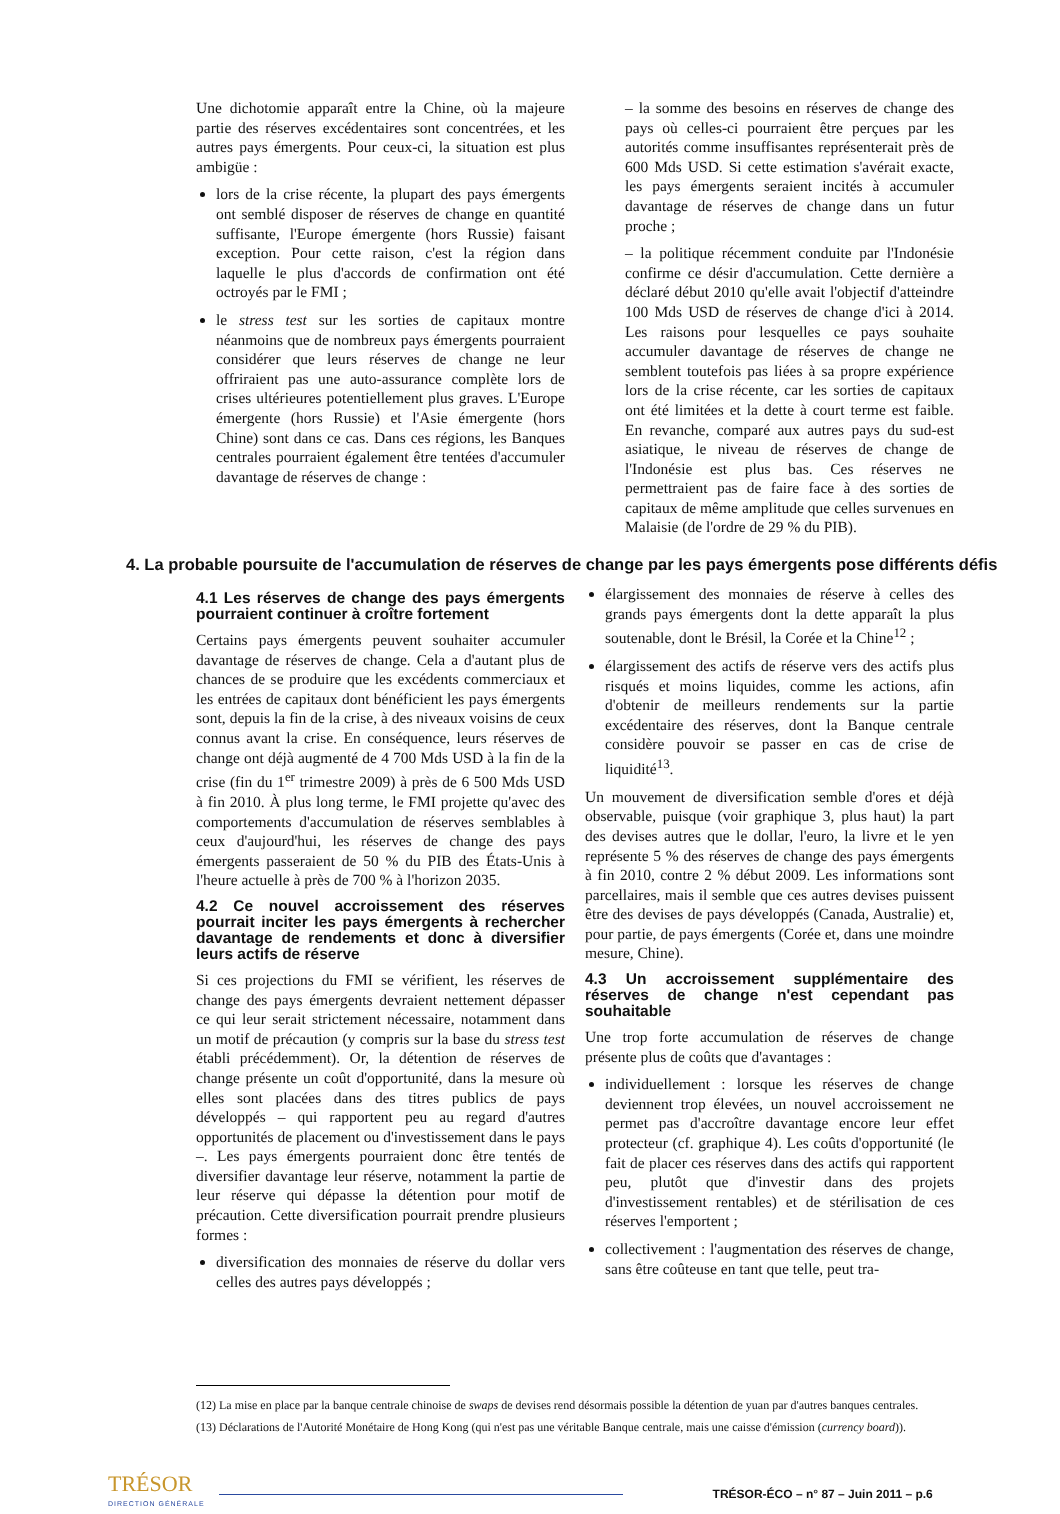Une dichotomie apparaît entre la Chine, où la majeure partie des réserves excédentaires sont concentrées, et les autres pays émergents. Pour ceux-ci, la situation est plus ambigüe :
lors de la crise récente, la plupart des pays émergents ont semblé disposer de réserves de change en quantité suffisante, l'Europe émergente (hors Russie) faisant exception. Pour cette raison, c'est la région dans laquelle le plus d'accords de confirmation ont été octroyés par le FMI ;
le stress test sur les sorties de capitaux montre néanmoins que de nombreux pays émergents pourraient considérer que leurs réserves de change ne leur offriraient pas une auto-assurance complète lors de crises ultérieures potentiellement plus graves. L'Europe émergente (hors Russie) et l'Asie émergente (hors Chine) sont dans ce cas. Dans ces régions, les Banques centrales pourraient également être tentées d'accumuler davantage de réserves de change :
– la somme des besoins en réserves de change des pays où celles-ci pourraient être perçues par les autorités comme insuffisantes représenterait près de 600 Mds USD. Si cette estimation s'avérait exacte, les pays émergents seraient incités à accumuler davantage de réserves de change dans un futur proche ;
– la politique récemment conduite par l'Indonésie confirme ce désir d'accumulation. Cette dernière a déclaré début 2010 qu'elle avait l'objectif d'atteindre 100 Mds USD de réserves de change d'ici à 2014. Les raisons pour lesquelles ce pays souhaite accumuler davantage de réserves de change ne semblent toutefois pas liées à sa propre expérience lors de la crise récente, car les sorties de capitaux ont été limitées et la dette à court terme est faible. En revanche, comparé aux autres pays du sud-est asiatique, le niveau de réserves de change de l'Indonésie est plus bas. Ces réserves ne permettraient pas de faire face à des sorties de capitaux de même amplitude que celles survenues en Malaisie (de l'ordre de 29 % du PIB).
4. La probable poursuite de l'accumulation de réserves de change par les pays émergents pose différents défis
4.1 Les réserves de change des pays émergents pourraient continuer à croître fortement
Certains pays émergents peuvent souhaiter accumuler davantage de réserves de change. Cela a d'autant plus de chances de se produire que les excédents commerciaux et les entrées de capitaux dont bénéficient les pays émergents sont, depuis la fin de la crise, à des niveaux voisins de ceux connus avant la crise. En conséquence, leurs réserves de change ont déjà augmenté de 4 700 Mds USD à la fin de la crise (fin du 1<sup>er</sup> trimestre 2009) à près de 6 500 Mds USD à fin 2010. À plus long terme, le FMI projette qu'avec des comportements d'accumulation de réserves semblables à ceux d'aujourd'hui, les réserves de change des pays émergents passeraient de 50 % du PIB des États-Unis à l'heure actuelle à près de 700 % à l'horizon 2035.
4.2 Ce nouvel accroissement des réserves pourrait inciter les pays émergents à rechercher davantage de rendements et donc à diversifier leurs actifs de réserve
Si ces projections du FMI se vérifient, les réserves de change des pays émergents devraient nettement dépasser ce qui leur serait strictement nécessaire, notamment dans un motif de précaution (y compris sur la base du stress test établi précédemment). Or, la détention de réserves de change présente un coût d'opportunité, dans la mesure où elles sont placées dans des titres publics de pays développés – qui rapportent peu au regard d'autres opportunités de placement ou d'investissement dans le pays –. Les pays émergents pourraient donc être tentés de diversifier davantage leur réserve, notamment la partie de leur réserve qui dépasse la détention pour motif de précaution. Cette diversification pourrait prendre plusieurs formes :
diversification des monnaies de réserve du dollar vers celles des autres pays développés ;
élargissement des monnaies de réserve à celles des grands pays émergents dont la dette apparaît la plus soutenable, dont le Brésil, la Corée et la Chine<sup>12</sup> ;
élargissement des actifs de réserve vers des actifs plus risqués et moins liquides, comme les actions, afin d'obtenir de meilleurs rendements sur la partie excédentaire des réserves, dont la Banque centrale considère pouvoir se passer en cas de crise de liquidité<sup>13</sup>.
Un mouvement de diversification semble d'ores et déjà observable, puisque (voir graphique 3, plus haut) la part des devises autres que le dollar, l'euro, la livre et le yen représente 5 % des réserves de change des pays émergents à fin 2010, contre 2 % début 2009. Les informations sont parcellaires, mais il semble que ces autres devises puissent être des devises de pays développés (Canada, Australie) et, pour partie, de pays émergents (Corée et, dans une moindre mesure, Chine).
4.3 Un accroissement supplémentaire des réserves de change n'est cependant pas souhaitable
Une trop forte accumulation de réserves de change présente plus de coûts que d'avantages :
individuellement : lorsque les réserves de change deviennent trop élevées, un nouvel accroissement ne permet pas d'accroître davantage encore leur effet protecteur (cf. graphique 4). Les coûts d'opportunité (le fait de placer ces réserves dans des actifs qui rapportent peu, plutôt que d'investir dans des projets d'investissement rentables) et de stérilisation de ces réserves l'emportent ;
collectivement : l'augmentation des réserves de change, sans être coûteuse en tant que telle, peut tra-
(12) La mise en place par la banque centrale chinoise de swaps de devises rend désormais possible la détention de yuan par d'autres banques centrales.
(13) Déclarations de l'Autorité Monétaire de Hong Kong (qui n'est pas une véritable Banque centrale, mais une caisse d'émission (currency board)).
TRÉSOR
DIRECTION GÉNÉRALE
TRÉSOR-ÉCO – n° 87 – Juin 2011 – p.6